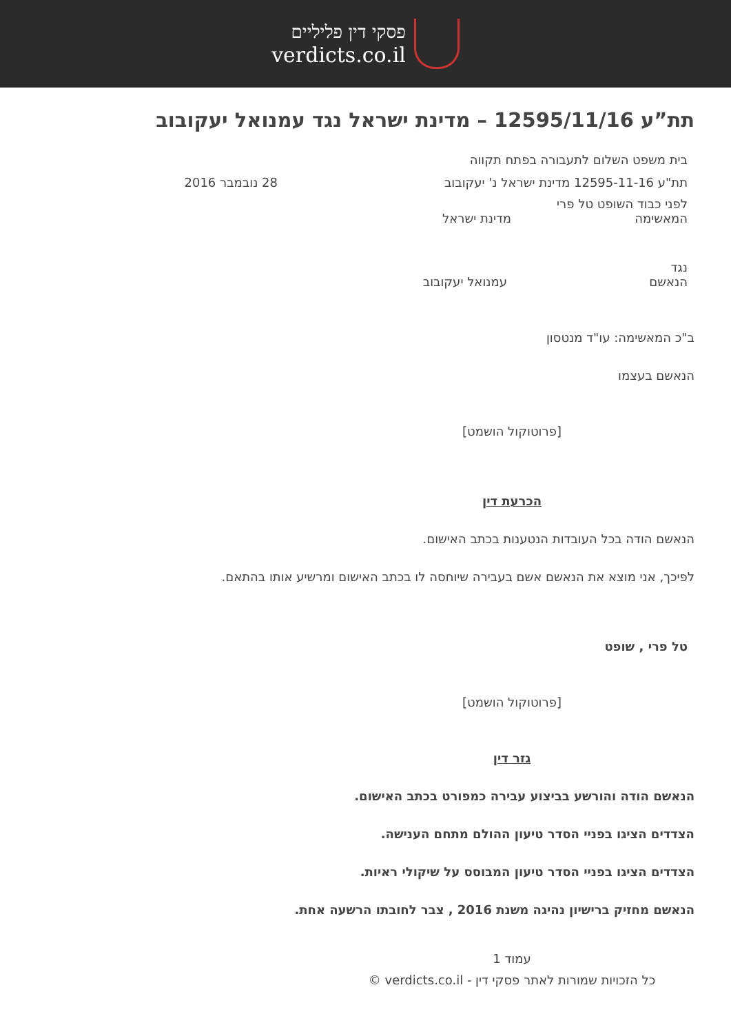פסקי דין פליליים
verdicts.co.il
תת”ע 12595/11/16 – מדינת ישראל נגד עמנואל יעקובוב
בית משפט השלום לתעבורה בפתח תקווה
תת"ע 12595-11-16 מדינת ישראל נ' יעקובוב 28 נובמבר 2016
לפני כבוד השופט טל פרי
המאשימה מדינת ישראל
נגד
הנאשם עמנואל יעקובוב
ב"כ המאשימה: עו"ד מנטסון
הנאשם בעצמו
[פרוטוקול הושמט]
הכרעת דין
הנאשם הודה בכל העובדות הנטענות בכתב האישום.
לפיכך, אני מוצא את הנאשם אשם בעבירה שיוחסה לו בכתב האישום ומרשיע אותו בהתאם.
טל פרי , שופט
[פרוטוקול הושמט]
גזר דין
הנאשם הודה והורשע בביצוע עבירה כמפורט בכתב האישום.
הצדדים הציגו בפניי הסדר טיעון ההולם מתחם הענישה.
הצדדים הציגו בפניי הסדר טיעון המבוסס על שיקולי ראיות.
הנאשם מחזיק ברישיון נהיגה משנת 2016 , צבר לחובתו הרשעה אחת.
עמוד 1
כל הזכויות שמורות לאתר פסקי דין - verdicts.co.il ©